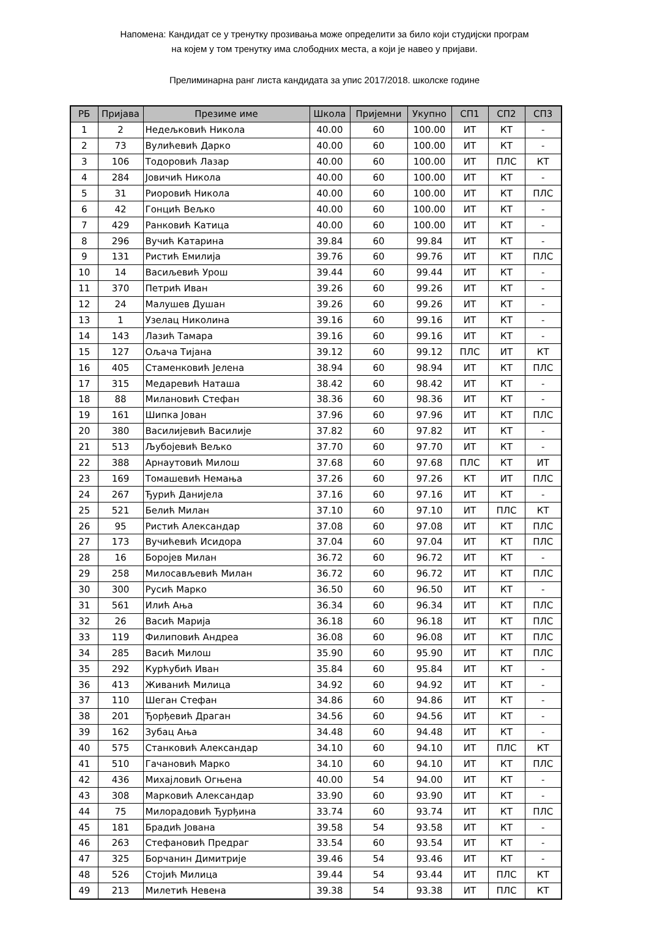Напомена: Кандидат се у тренутку прозивања може определити за било који студијски програм
на којем у том тренутку има слободних места, а који је навео у пријави.
Прелиминарна ранг листа кандидата за упис 2017/2018. школске године
| РБ | Пријава | Презиме име | Школа | Пријемни | Укупно | СП1 | СП2 | СП3 |
| --- | --- | --- | --- | --- | --- | --- | --- | --- |
| 1 | 2 | Недељковић Никола | 40.00 | 60 | 100.00 | ИТ | КТ | - |
| 2 | 73 | Вулићевић Дарко | 40.00 | 60 | 100.00 | ИТ | КТ | - |
| 3 | 106 | Тодоровић Лазар | 40.00 | 60 | 100.00 | ИТ | ПЛС | КТ |
| 4 | 284 | Јовичић Никола | 40.00 | 60 | 100.00 | ИТ | КТ | - |
| 5 | 31 | Риоровић Никола | 40.00 | 60 | 100.00 | ИТ | КТ | ПЛС |
| 6 | 42 | Гонцић Вељко | 40.00 | 60 | 100.00 | ИТ | КТ | - |
| 7 | 429 | Ранковић Катица | 40.00 | 60 | 100.00 | ИТ | КТ | - |
| 8 | 296 | Вучић Катарина | 39.84 | 60 | 99.84 | ИТ | КТ | - |
| 9 | 131 | Ристић Емилија | 39.76 | 60 | 99.76 | ИТ | КТ | ПЛС |
| 10 | 14 | Васиљевић Урош | 39.44 | 60 | 99.44 | ИТ | КТ | - |
| 11 | 370 | Петрић Иван | 39.26 | 60 | 99.26 | ИТ | КТ | - |
| 12 | 24 | Малушев Душан | 39.26 | 60 | 99.26 | ИТ | КТ | - |
| 13 | 1 | Узелац Николина | 39.16 | 60 | 99.16 | ИТ | КТ | - |
| 14 | 143 | Лазић Тамара | 39.16 | 60 | 99.16 | ИТ | КТ | - |
| 15 | 127 | Ољача Тијана | 39.12 | 60 | 99.12 | ПЛС | ИТ | КТ |
| 16 | 405 | Стаменковић Јелена | 38.94 | 60 | 98.94 | ИТ | КТ | ПЛС |
| 17 | 315 | Медаревић Наташа | 38.42 | 60 | 98.42 | ИТ | КТ | - |
| 18 | 88 | Милановић Стефан | 38.36 | 60 | 98.36 | ИТ | КТ | - |
| 19 | 161 | Шипка Јован | 37.96 | 60 | 97.96 | ИТ | КТ | ПЛС |
| 20 | 380 | Василијевић Василије | 37.82 | 60 | 97.82 | ИТ | КТ | - |
| 21 | 513 | Љубојевић Вељко | 37.70 | 60 | 97.70 | ИТ | КТ | - |
| 22 | 388 | Арнаутовић Милош | 37.68 | 60 | 97.68 | ПЛС | КТ | ИТ |
| 23 | 169 | Томашевић Немања | 37.26 | 60 | 97.26 | КТ | ИТ | ПЛС |
| 24 | 267 | Ђурић Данијела | 37.16 | 60 | 97.16 | ИТ | КТ | - |
| 25 | 521 | Белић Милан | 37.10 | 60 | 97.10 | ИТ | ПЛС | КТ |
| 26 | 95 | Ристић Александар | 37.08 | 60 | 97.08 | ИТ | КТ | ПЛС |
| 27 | 173 | Вучићевић Исидора | 37.04 | 60 | 97.04 | ИТ | КТ | ПЛС |
| 28 | 16 | Боројев Милан | 36.72 | 60 | 96.72 | ИТ | КТ | - |
| 29 | 258 | Милосављевић Милан | 36.72 | 60 | 96.72 | ИТ | КТ | ПЛС |
| 30 | 300 | Русић Марко | 36.50 | 60 | 96.50 | ИТ | КТ | - |
| 31 | 561 | Илић Ања | 36.34 | 60 | 96.34 | ИТ | КТ | ПЛС |
| 32 | 26 | Васић Марија | 36.18 | 60 | 96.18 | ИТ | КТ | ПЛС |
| 33 | 119 | Филиповић Андреа | 36.08 | 60 | 96.08 | ИТ | КТ | ПЛС |
| 34 | 285 | Васић Милош | 35.90 | 60 | 95.90 | ИТ | КТ | ПЛС |
| 35 | 292 | Курћубић Иван | 35.84 | 60 | 95.84 | ИТ | КТ | - |
| 36 | 413 | Живанић Милица | 34.92 | 60 | 94.92 | ИТ | КТ | - |
| 37 | 110 | Шеган Стефан | 34.86 | 60 | 94.86 | ИТ | КТ | - |
| 38 | 201 | Ђорђевић Драган | 34.56 | 60 | 94.56 | ИТ | КТ | - |
| 39 | 162 | Зубац Ања | 34.48 | 60 | 94.48 | ИТ | КТ | - |
| 40 | 575 | Станковић Александар | 34.10 | 60 | 94.10 | ИТ | ПЛС | КТ |
| 41 | 510 | Гачановић Марко | 34.10 | 60 | 94.10 | ИТ | КТ | ПЛС |
| 42 | 436 | Михајловић Огњена | 40.00 | 54 | 94.00 | ИТ | КТ | - |
| 43 | 308 | Марковић Александар | 33.90 | 60 | 93.90 | ИТ | КТ | - |
| 44 | 75 | Милорадовић Ђурђина | 33.74 | 60 | 93.74 | ИТ | КТ | ПЛС |
| 45 | 181 | Брадић Јована | 39.58 | 54 | 93.58 | ИТ | КТ | - |
| 46 | 263 | Стефановић Предраг | 33.54 | 60 | 93.54 | ИТ | КТ | - |
| 47 | 325 | Борчанин Димитрије | 39.46 | 54 | 93.46 | ИТ | КТ | - |
| 48 | 526 | Стојић Милица | 39.44 | 54 | 93.44 | ИТ | ПЛС | КТ |
| 49 | 213 | Милетић Невена | 39.38 | 54 | 93.38 | ИТ | ПЛС | КТ |